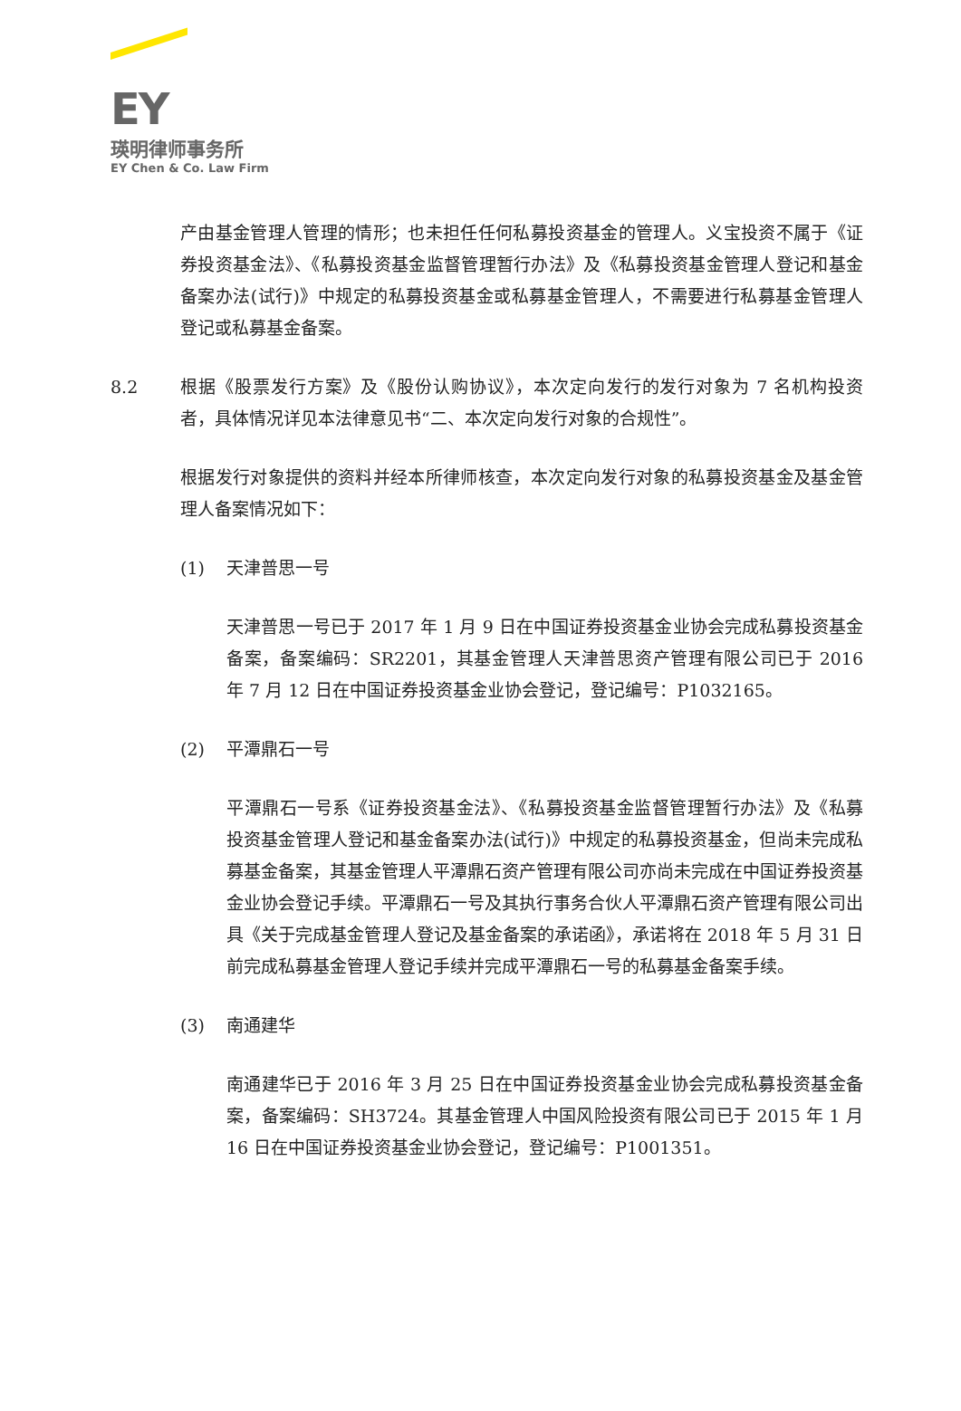EY
瑛明律师事务所
EY Chen & Co. Law Firm
产由基金管理人管理的情形；也未担任任何私募投资基金的管理人。义宝投资不属于《证券投资基金法》、《私募投资基金监督管理暂行办法》及《私募投资基金管理人登记和基金备案办法(试行)》中规定的私募投资基金或私募基金管理人，不需要进行私募基金管理人登记或私募基金备案。
8.2 根据《股票发行方案》及《股份认购协议》，本次定向发行的发行对象为 7 名机构投资者，具体情况详见本法律意见书“二、本次定向发行对象的合规性”。
根据发行对象提供的资料并经本所律师核查，本次定向发行对象的私募投资基金及基金管理人备案情况如下：
(1) 天津普思一号
天津普思一号已于 2017 年 1 月 9 日在中国证券投资基金业协会完成私募投资基金备案，备案编码：SR2201，其基金管理人天津普思资产管理有限公司已于 2016 年 7 月 12 日在中国证券投资基金业协会登记，登记编号：P1032165。
(2) 平潭鼎石一号
平潭鼎石一号系《证券投资基金法》、《私募投资基金监督管理暂行办法》及《私募投资基金管理人登记和基金备案办法(试行)》中规定的私募投资基金，但尚未完成私募基金备案，其基金管理人平潭鼎石资产管理有限公司亦尚未完成在中国证券投资基金业协会登记手续。平潭鼎石一号及其执行事务合伙人平潭鼎石资产管理有限公司出具《关于完成基金管理人登记及基金备案的承诺函》，承诺将在 2018 年 5 月 31 日前完成私募基金管理人登记手续并完成平潭鼎石一号的私募基金备案手续。
(3) 南通建华
南通建华已于 2016 年 3 月 25 日在中国证券投资基金业协会完成私募投资基金备案，备案编码：SH3724。其基金管理人中国风险投资有限公司已于 2015 年 1 月 16 日在中国证券投资基金业协会登记，登记编号：P1001351。